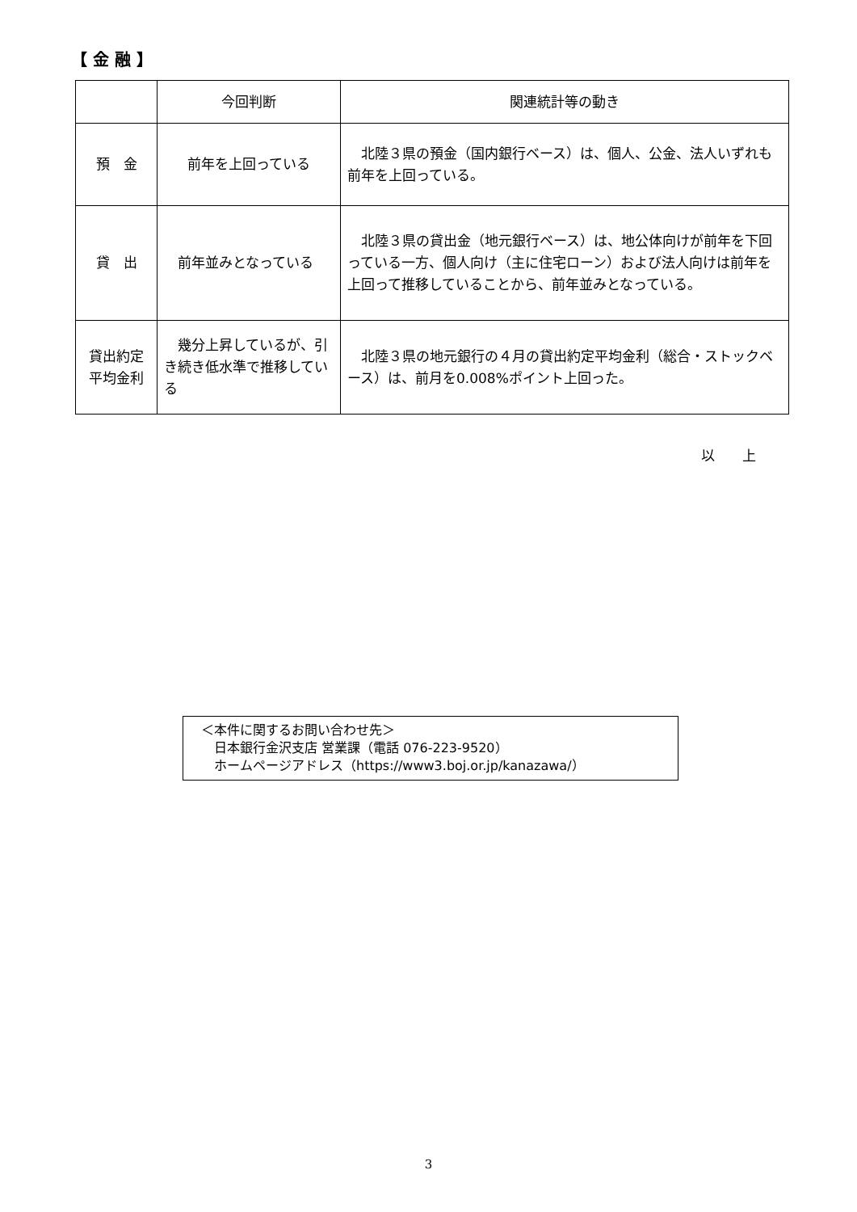【 金 融 】
| | 今回判断 | 関連統計等の動き |
| --- | --- | --- |
| 預 金 | 前年を上回っている | 北陸３県の預金（国内銀行ベース）は、個人、公金、法人いずれも前年を上回っている。 |
| 貸 出 | 前年並みとなっている | 北陸３県の貸出金（地元銀行ベース）は、地公体向けが前年を下回っている一方、個人向け（主に住宅ローン）および法人向けは前年を上回って推移していることから、前年並みとなっている。 |
| 貸出約定 平均金利 | 幾分上昇しているが、引き続き低水準で推移している | 北陸３県の地元銀行の４月の貸出約定平均金利（総合・ストックベース）は、前月を0.008%ポイント上回った。 |
以　　上
＜本件に関するお問い合わせ先＞
　日本銀行金沢支店 営業課（電話 076-223-9520）
　ホームページアドレス（https://www3.boj.or.jp/kanazawa/）
3